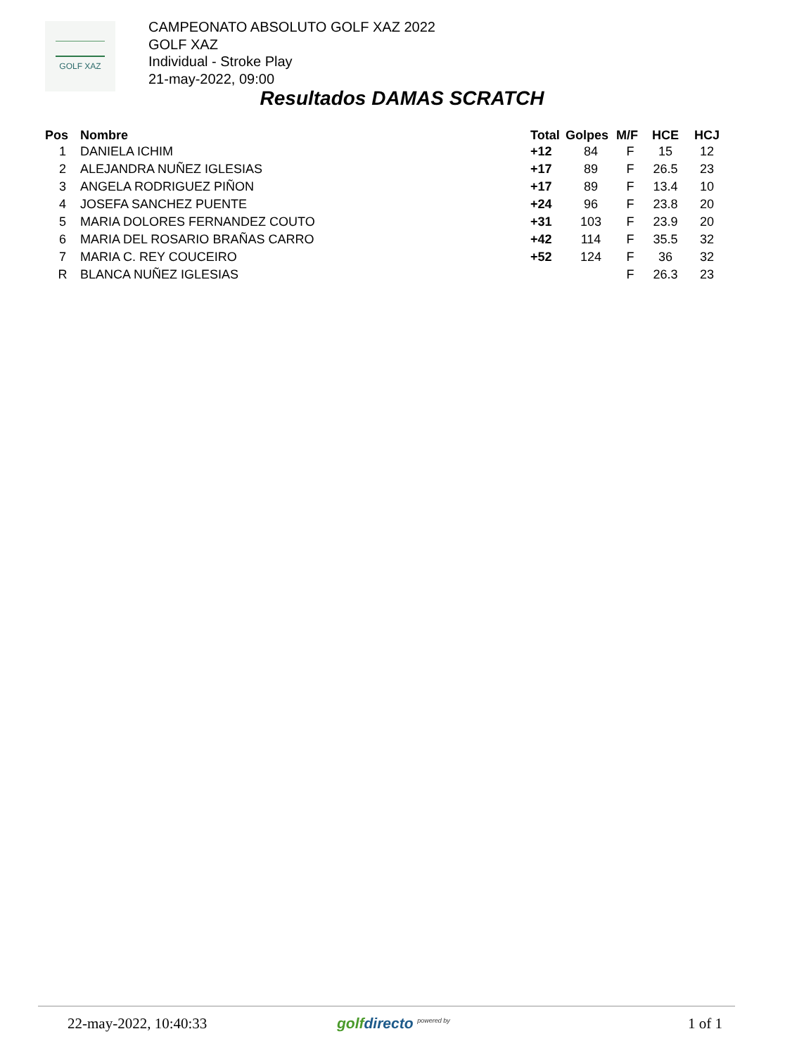GOLF XAZ
CAMPEONATO ABSOLUTO GOLF XAZ 2022
GOLF XAZ
Individual - Stroke Play
21-may-2022, 09:00
Resultados DAMAS SCRATCH
| Pos | Nombre | Total | Golpes | M/F | HCE | HCJ |
| --- | --- | --- | --- | --- | --- | --- |
| 1 | DANIELA ICHIM | +12 | 84 | F | 15 | 12 |
| 2 | ALEJANDRA NUÑEZ IGLESIAS | +17 | 89 | F | 26.5 | 23 |
| 3 | ANGELA RODRIGUEZ PIÑON | +17 | 89 | F | 13.4 | 10 |
| 4 | JOSEFA SANCHEZ PUENTE | +24 | 96 | F | 23.8 | 20 |
| 5 | MARIA DOLORES FERNANDEZ COUTO | +31 | 103 | F | 23.9 | 20 |
| 6 | MARIA DEL ROSARIO BRAÑAS CARRO | +42 | 114 | F | 35.5 | 32 |
| 7 | MARIA C. REY COUCEIRO | +52 | 124 | F | 36 | 32 |
| R | BLANCA NUÑEZ IGLESIAS | | | F | 26.3 | 23 |
22-may-2022, 10:40:33 golfdirecto <sup>powered by</sup> 1 of 1